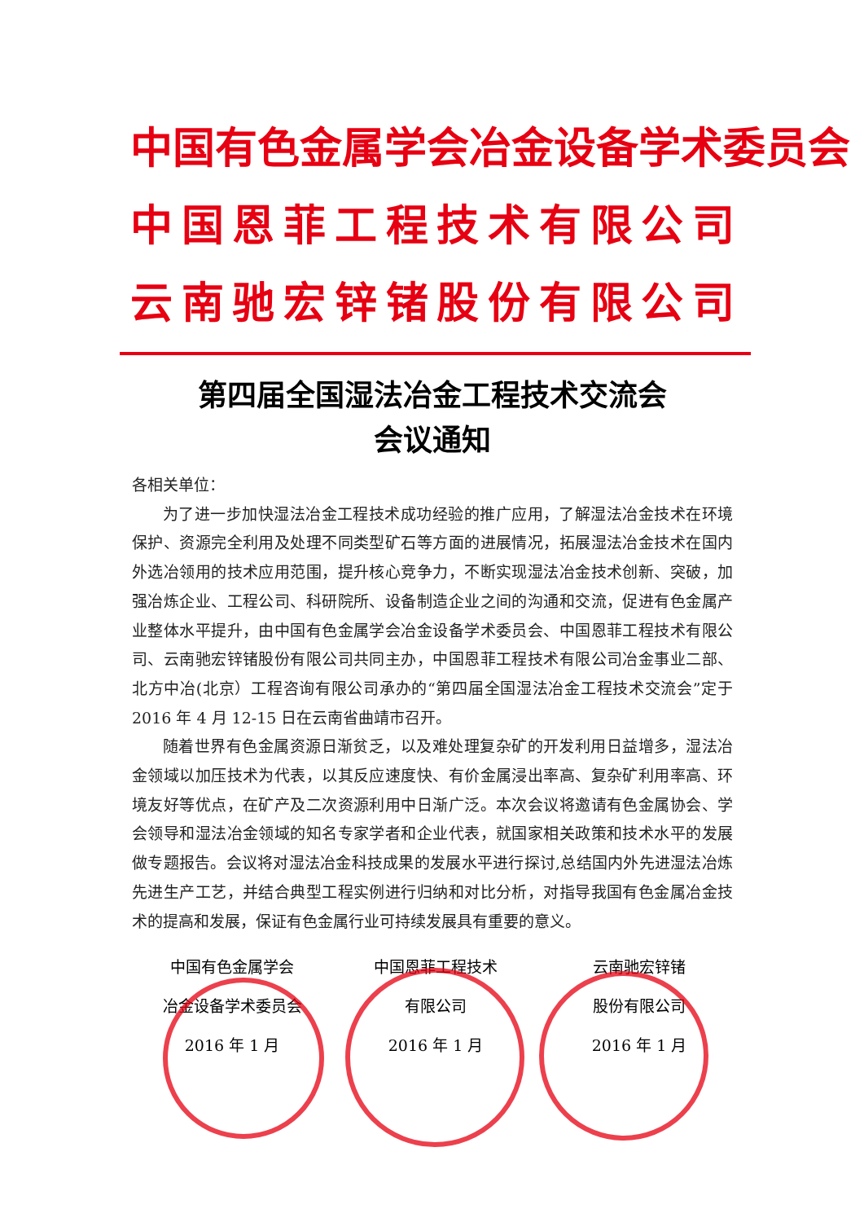中国有色金属学会冶金设备学术委员会
中国恩菲工程技术有限公司
云南驰宏锌锗股份有限公司
第四届全国湿法冶金工程技术交流会
会议通知
各相关单位：
为了进一步加快湿法冶金工程技术成功经验的推广应用，了解湿法冶金技术在环境保护、资源完全利用及处理不同类型矿石等方面的进展情况，拓展湿法冶金技术在国内外选冶领用的技术应用范围，提升核心竞争力，不断实现湿法冶金技术创新、突破，加强冶炼企业、工程公司、科研院所、设备制造企业之间的沟通和交流，促进有色金属产业整体水平提升，由中国有色金属学会冶金设备学术委员会、中国恩菲工程技术有限公司、云南驰宏锌锗股份有限公司共同主办，中国恩菲工程技术有限公司冶金事业二部、北方中冶(北京）工程咨询有限公司承办的“第四届全国湿法冶金工程技术交流会”定于 2016 年 4 月 12-15 日在云南省曲靖市召开。
随着世界有色金属资源日渐贫乏，以及难处理复杂矿的开发利用日益增多，湿法冶金领域以加压技术为代表，以其反应速度快、有价金属浸出率高、复杂矿利用率高、环境友好等优点，在矿产及二次资源利用中日渐广泛。本次会议将邀请有色金属协会、学会领导和湿法冶金领域的知名专家学者和企业代表，就国家相关政策和技术水平的发展做专题报告。会议将对湿法冶金科技成果的发展水平进行探讨,总结国内外先进湿法冶炼先进生产工艺，并结合典型工程实例进行归纳和对比分析，对指导我国有色金属冶金技术的提高和发展，保证有色金属行业可持续发展具有重要的意义。
中国有色金属学会
冶金设备学术委员会
2016 年 1 月
中国恩菲工程技术
有限公司
2016 年 1 月
云南驰宏锌锗
股份有限公司
2016 年 1 月